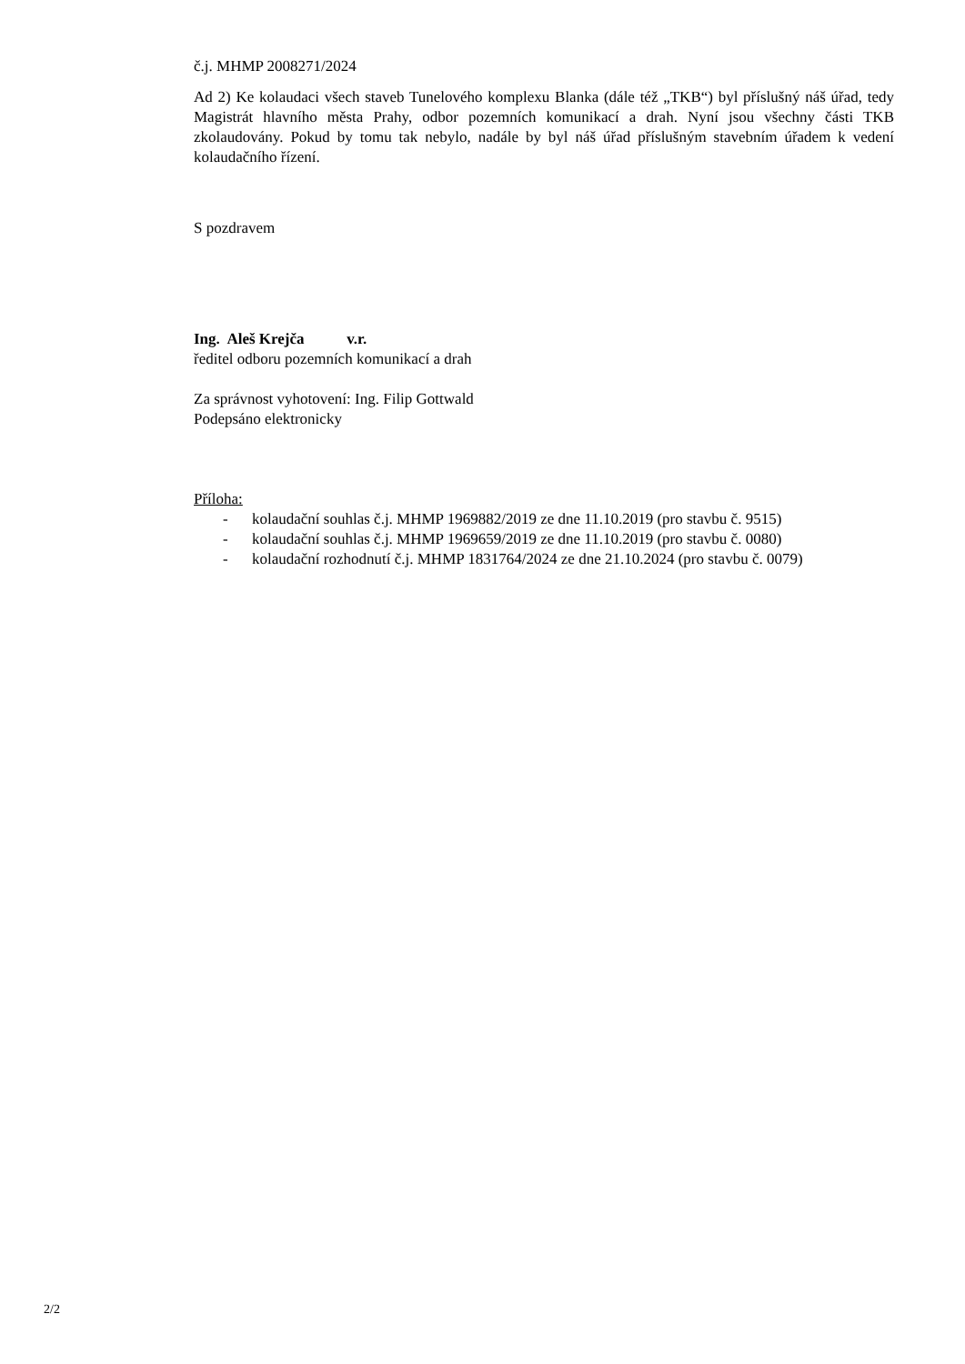č.j. MHMP 2008271/2024
Ad 2) Ke kolaudaci všech staveb Tunelového komplexu Blanka (dále též „TKB“) byl příslušný náš úřad, tedy Magistrát hlavního města Prahy, odbor pozemních komunikací a drah. Nyní jsou všechny části TKB zkolaudovány. Pokud by tomu tak nebylo, nadále by byl náš úřad příslušným stavebním úřadem k vedení kolaudačního řízení.
S pozdravem
Ing. Aleš Krejča v.r.
ředitel odboru pozemních komunikací a drah
Za správnost vyhotovení: Ing. Filip Gottwald
Podepsáno elektronicky
Příloha:
- kolaudační souhlas č.j. MHMP 1969882/2019 ze dne 11.10.2019 (pro stavbu č. 9515)
- kolaudační souhlas č.j. MHMP 1969659/2019 ze dne 11.10.2019 (pro stavbu č. 0080)
- kolaudační rozhodnutí č.j. MHMP 1831764/2024 ze dne 21.10.2024 (pro stavbu č. 0079)
2/2